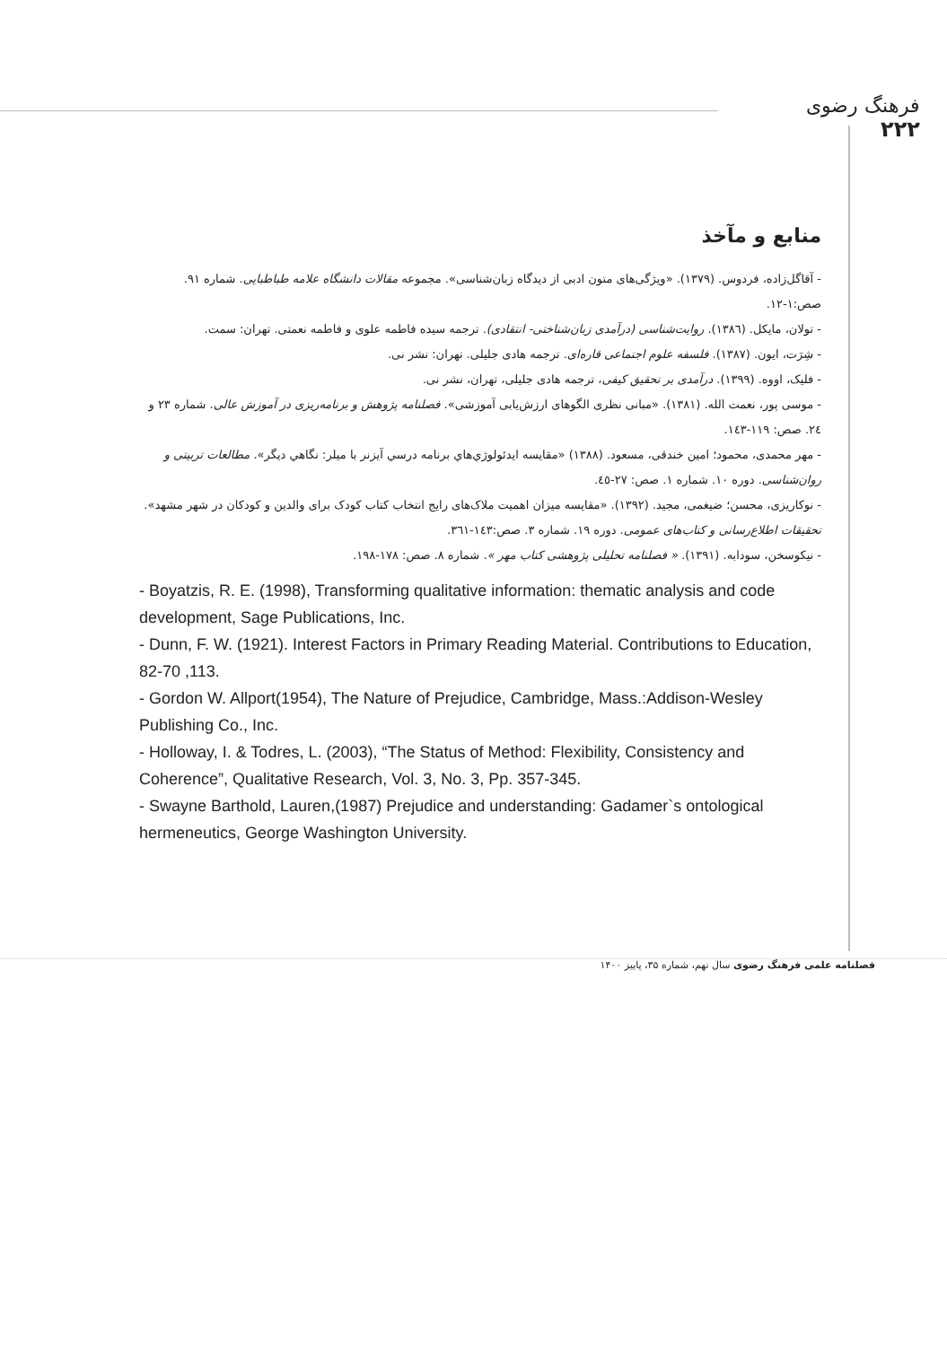فرهنگ رضوی
۲۲۲
منابع و مآخذ
- آقاگل‌زاده، فردوس. (۱۳۷۹). «ویژگی‌های متون ادبی از دیدگاه زبان‌شناسی». مجموعه مقالات دانشگاه علامه طباطبایی. شماره ۹۱. صص:۱-۱۲.
- تولان، مایکل. (۱۳۸٦). روایت‌شناسی (درآمدی زبان‌شناختی- انتقادی). ترجمه سیده فاطمه علوی و فاطمه نعمتی. تهران: سمت.
- شِرَت، ایون. (۱۳۸۷). فلسفه علوم اجتماعی قاره‌ای. ترجمه هادی جلیلی. تهران: نشر نی.
- فلیک، اووه. (۱۳۹۹). درآمدی بر تحقیق کیفی، ترجمه هادی جلیلی، تهران، نشر نی.
- موسی پور، نعمت الله. (۱۳۸۱). «مبانی نظری الگوهای ارزش‌یابی آموزشی». فصلنامه پژوهش و برنامه‌ریزی در آموزش عالی. شماره ۲۳ و ۲٤. صص: ۱۱۹-۱٤۳.
- مهر محمدی، محمود؛ امین خندقی، مسعود. (۱۳۸۸) «مقایسه ایدئولوژي‌هاي برنامه درسي آيزنر با ميلر: نگاهي ديگر». مطالعات تربیتی و روان‌شناسی. دوره ۱۰. شماره ۱. صص: ۲۷-٤٥.
- نوکاریزی، محسن؛ ضیغمی، مجید. (۱۳۹۲). «مقایسه میزان اهمیت ملاک‌های رایج انتخاب کتاب کودک برای والدین و کودکان در شهر مشهد». تحقیقات اطلاع‌رسانی و کتاب‌های عمومی. دوره ۱۹. شماره ۳. صص:۱٤۳-۳٦۱.
- نیکوسخن، سودابه. (۱۳۹۱). « فصلنامه تحلیلی پژوهشی کتاب مهر ». شماره ۸. صص: ۱۷۸-۱۹۸.
- Boyatzis, R. E. (1998), Transforming qualitative information: thematic analysis and code development, Sage Publications, Inc.
- Dunn, F. W. (1921). Interest Factors in Primary Reading Material. Contributions to Education, 82-70 ,113.
- Gordon W. Allport(1954), The Nature of Prejudice, Cambridge, Mass.:Addison-Wesley Publishing Co., Inc.
- Holloway, I. & Todres, L. (2003), “The Status of Method: Flexibility, Consistency and Coherence”, Qualitative Research, Vol. 3, No. 3, Pp. 357-345.
- Swayne Barthold, Lauren,(1987) Prejudice and understanding: Gadamer`s ontological hermeneutics, George Washington University.
فصلنامه علمی فرهنگ رضوی سال نهم، شماره ۳۵، پاییز ۱۴۰۰